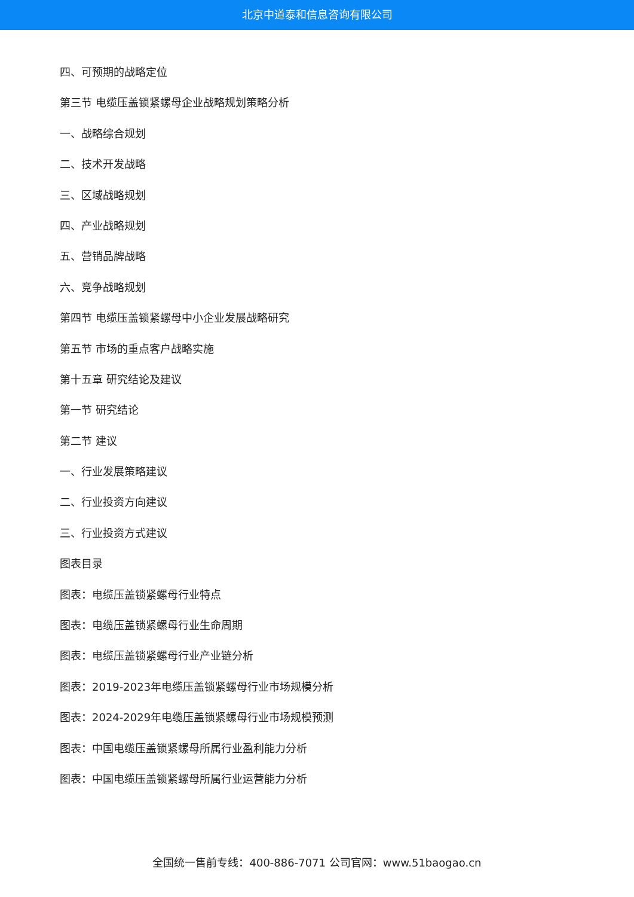北京中道泰和信息咨询有限公司
四、可预期的战略定位
第三节 电缆压盖锁紧螺母企业战略规划策略分析
一、战略综合规划
二、技术开发战略
三、区域战略规划
四、产业战略规划
五、营销品牌战略
六、竞争战略规划
第四节 电缆压盖锁紧螺母中小企业发展战略研究
第五节 市场的重点客户战略实施
第十五章 研究结论及建议
第一节 研究结论
第二节 建议
一、行业发展策略建议
二、行业投资方向建议
三、行业投资方式建议
图表目录
图表：电缆压盖锁紧螺母行业特点
图表：电缆压盖锁紧螺母行业生命周期
图表：电缆压盖锁紧螺母行业产业链分析
图表：2019-2023年电缆压盖锁紧螺母行业市场规模分析
图表：2024-2029年电缆压盖锁紧螺母行业市场规模预测
图表：中国电缆压盖锁紧螺母所属行业盈利能力分析
图表：中国电缆压盖锁紧螺母所属行业运营能力分析
全国统一售前专线：400-886-7071 公司官网：www.51baogao.cn